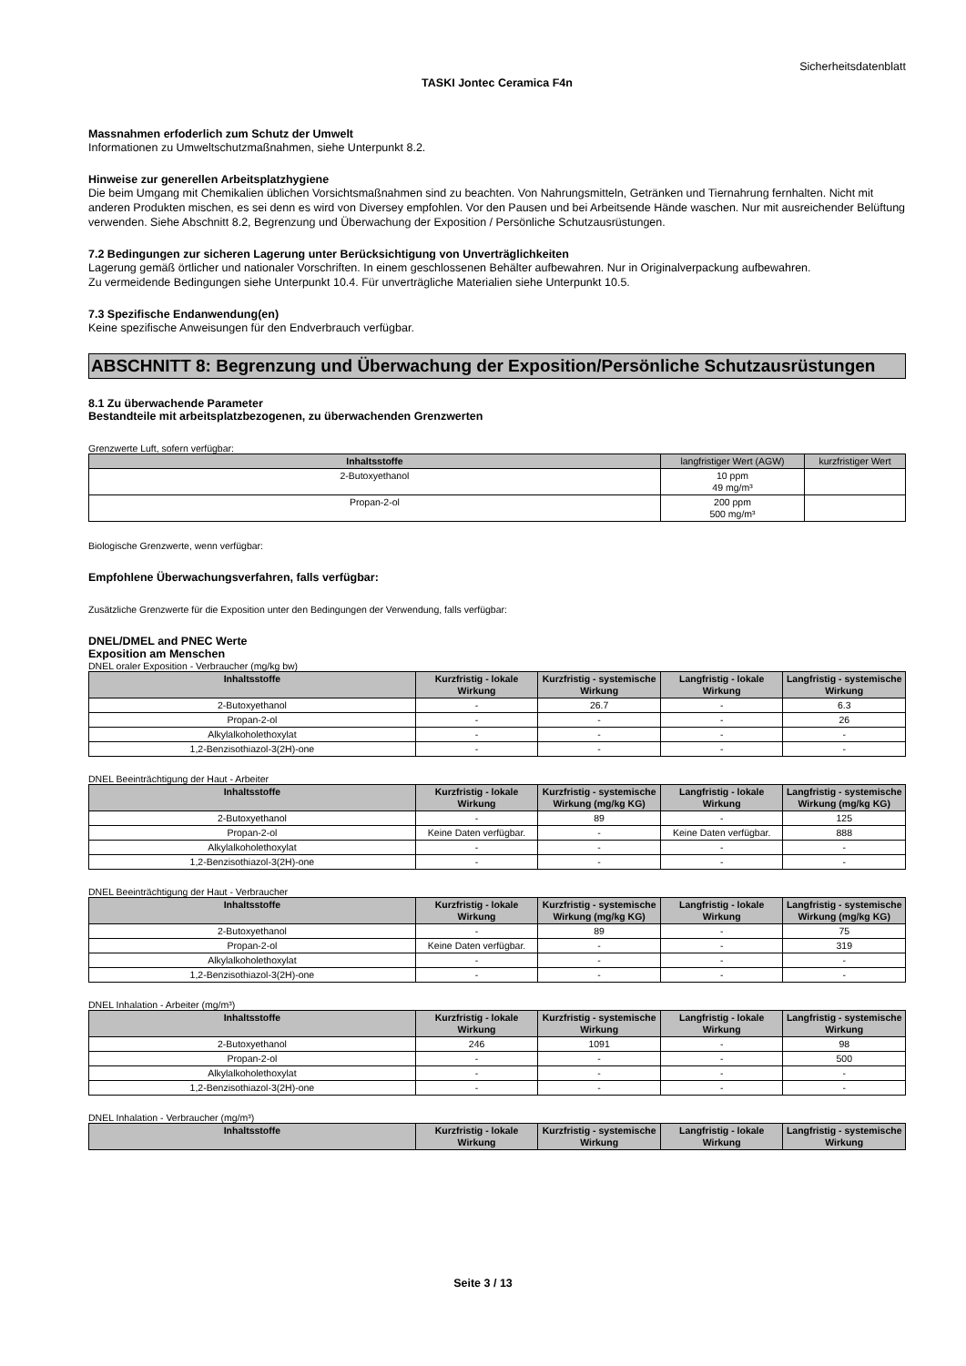Sicherheitsdatenblatt
TASKI Jontec Ceramica F4n
Massnahmen erfoderlich zum Schutz der Umwelt
Informationen zu Umweltschutzmaßnahmen, siehe Unterpunkt 8.2.
Hinweise zur generellen Arbeitsplatzhygiene
Die beim Umgang mit Chemikalien üblichen Vorsichtsmaßnahmen sind zu beachten. Von Nahrungsmitteln, Getränken und Tiernahrung fernhalten. Nicht mit anderen Produkten mischen, es sei denn es wird von Diversey empfohlen. Vor den Pausen und bei Arbeitsende Hände waschen. Nur mit ausreichender Belüftung verwenden. Siehe Abschnitt 8.2, Begrenzung und Überwachung der Exposition / Persönliche Schutzausrüstungen.
7.2 Bedingungen zur sicheren Lagerung unter Berücksichtigung von Unverträglichkeiten
Lagerung gemäß örtlicher und nationaler Vorschriften. In einem geschlossenen Behälter aufbewahren. Nur in Originalverpackung aufbewahren.
Zu vermeidende Bedingungen siehe Unterpunkt 10.4. Für unverträgliche Materialien siehe Unterpunkt 10.5.
7.3 Spezifische Endanwendung(en)
Keine spezifische Anweisungen für den Endverbrauch verfügbar.
ABSCHNITT 8: Begrenzung und Überwachung der Exposition/Persönliche Schutzausrüstungen
8.1 Zu überwachende Parameter
Bestandteile mit arbeitsplatzbezogenen, zu überwachenden Grenzwerten
Grenzwerte Luft, sofern verfügbar:
| Inhaltsstoffe | langfristiger Wert (AGW) | kurzfristiger Wert |
| --- | --- | --- |
| 2-Butoxyethanol | 10 ppm 49 mg/m³ | |
| Propan-2-ol | 200 ppm 500 mg/m³ | |
Biologische Grenzwerte, wenn verfügbar:
Empfohlene Überwachungsverfahren, falls verfügbar:
Zusätzliche Grenzwerte für die Exposition unter den Bedingungen der Verwendung, falls verfügbar:
DNEL/DMEL and PNEC Werte
Exposition am Menschen
DNEL oraler Exposition - Verbraucher (mg/kg bw)
| Inhaltsstoffe | Kurzfristig - lokale Wirkung | Kurzfristig - systemische Wirkung | Langfristig - lokale Wirkung | Langfristig - systemische Wirkung |
| --- | --- | --- | --- | --- |
| 2-Butoxyethanol | - | 26.7 | - | 6.3 |
| Propan-2-ol | - | - | - | 26 |
| Alkylalkoholethoxylat | - | - | - | - |
| 1,2-Benzisothiazol-3(2H)-one | - | - | - | - |
DNEL Beeinträchtigung der Haut - Arbeiter
| Inhaltsstoffe | Kurzfristig - lokale Wirkung | Kurzfristig - systemische Wirkung (mg/kg KG) | Langfristig - lokale Wirkung | Langfristig - systemische Wirkung (mg/kg KG) |
| --- | --- | --- | --- | --- |
| 2-Butoxyethanol | - | 89 | - | 125 |
| Propan-2-ol | Keine Daten verfügbar. | - | Keine Daten verfügbar. | 888 |
| Alkylalkoholethoxylat | - | - | - | - |
| 1,2-Benzisothiazol-3(2H)-one | - | - | - | - |
DNEL Beeinträchtigung der Haut - Verbraucher
| Inhaltsstoffe | Kurzfristig - lokale Wirkung | Kurzfristig - systemische Wirkung (mg/kg KG) | Langfristig - lokale Wirkung | Langfristig - systemische Wirkung (mg/kg KG) |
| --- | --- | --- | --- | --- |
| 2-Butoxyethanol | - | 89 | - | 75 |
| Propan-2-ol | Keine Daten verfügbar. | - | - | 319 |
| Alkylalkoholethoxylat | - | - | - | - |
| 1,2-Benzisothiazol-3(2H)-one | - | - | - | - |
DNEL Inhalation - Arbeiter (mg/m³)
| Inhaltsstoffe | Kurzfristig - lokale Wirkung | Kurzfristig - systemische Wirkung | Langfristig - lokale Wirkung | Langfristig - systemische Wirkung |
| --- | --- | --- | --- | --- |
| 2-Butoxyethanol | 246 | 1091 | - | 98 |
| Propan-2-ol | - | - | - | 500 |
| Alkylalkoholethoxylat | - | - | - | - |
| 1,2-Benzisothiazol-3(2H)-one | - | - | - | - |
DNEL Inhalation - Verbraucher (mg/m³)
| Inhaltsstoffe | Kurzfristig - lokale Wirkung | Kurzfristig - systemische Wirkung | Langfristig - lokale Wirkung | Langfristig - systemische Wirkung |
| --- | --- | --- | --- | --- |
Seite 3 / 13